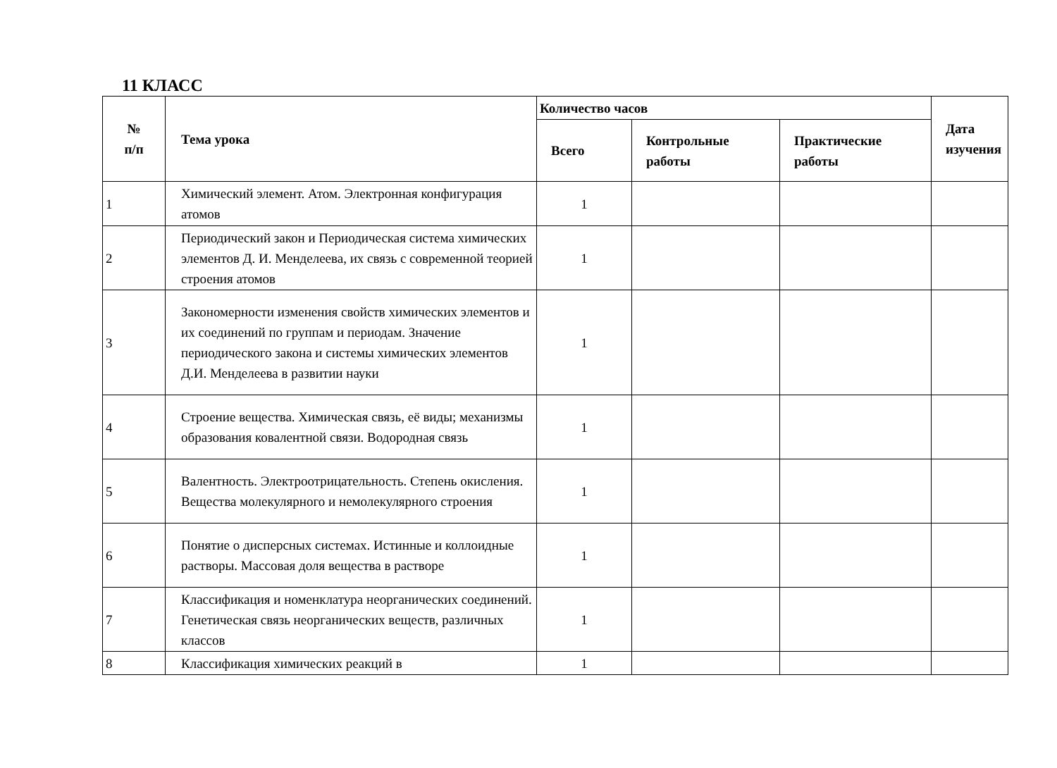11 КЛАСС
| № п/п | Тема урока | Количество часов | | | Дата изучения |
| --- | --- | --- | --- | --- | --- |
| | | Всего | Контрольные работы | Практические работы | |
| 1 | Химический элемент. Атом. Электронная конфигурация атомов | 1 | | | |
| 2 | Периодический закон и Периодическая система химических элементов Д. И. Менделеева, их связь с современной теорией строения атомов | 1 | | | |
| 3 | Закономерности изменения свойств химических элементов и их соединений по группам и периодам. Значение периодического закона и системы химических элементов Д.И. Менделеева в развитии науки | 1 | | | |
| 4 | Строение вещества. Химическая связь, её виды; механизмы образования ковалентной связи. Водородная связь | 1 | | | |
| 5 | Валентность. Электроотрицательность. Степень окисления. Вещества молекулярного и немолекулярного строения | 1 | | | |
| 6 | Понятие о дисперсных системах. Истинные и коллоидные растворы. Массовая доля вещества в растворе | 1 | | | |
| 7 | Классификация и номенклатура неорганических соединений. Генетическая связь неорганических веществ, различных классов | 1 | | | |
| 8 | Классификация химических реакций в | 1 | | | |